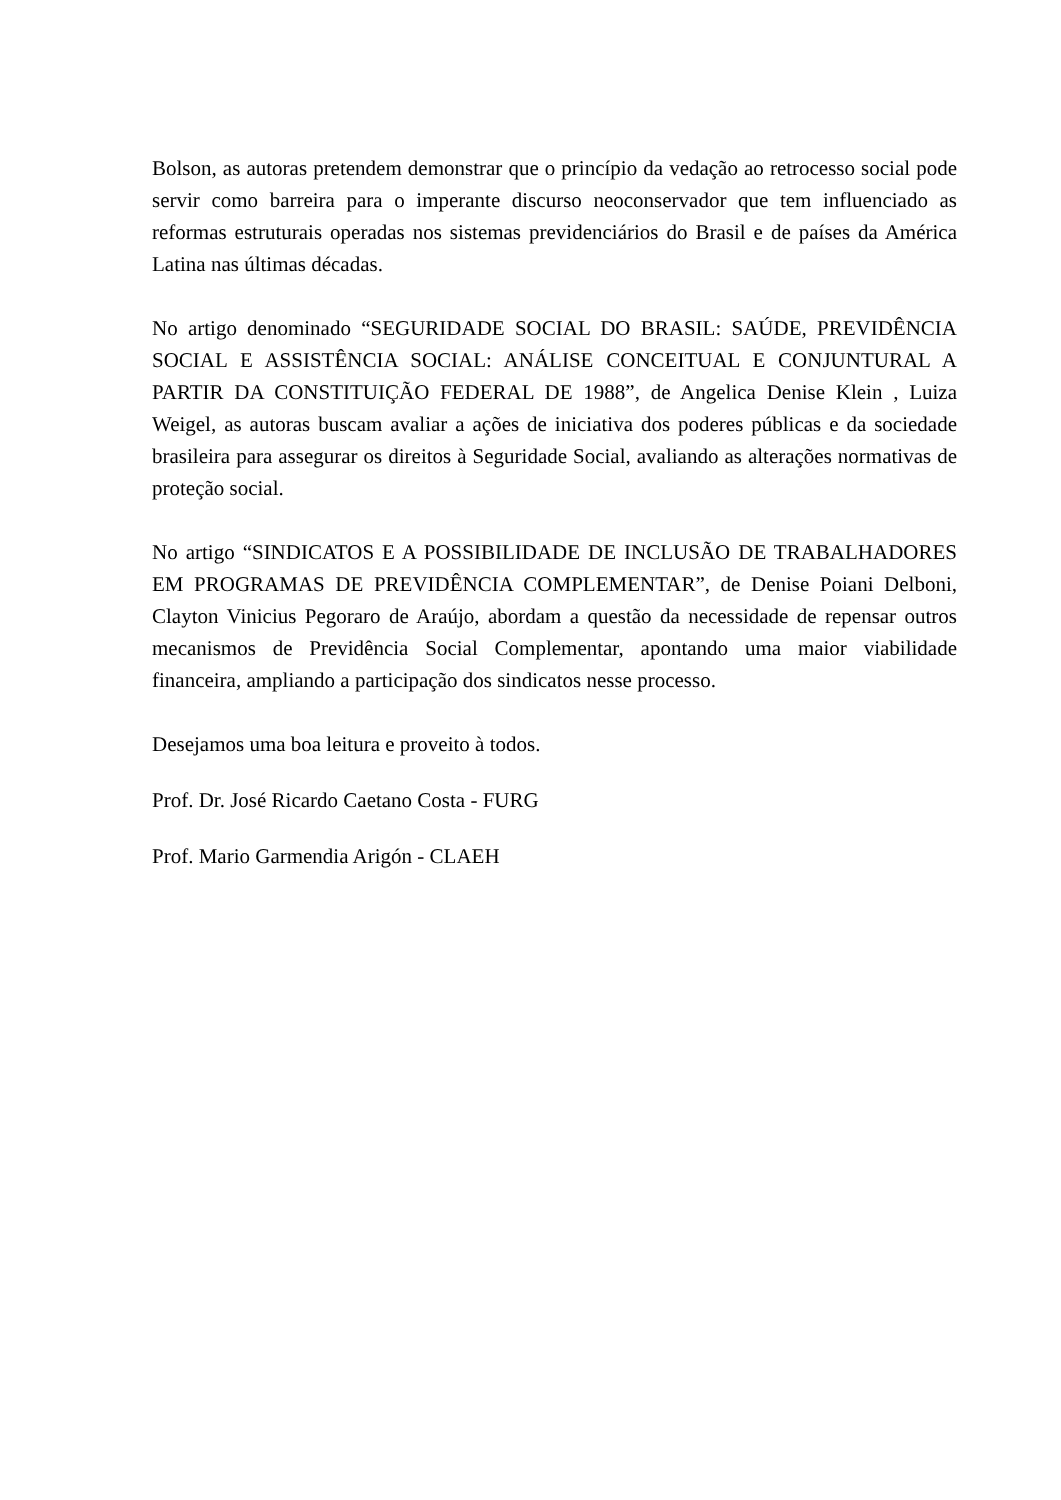Bolson, as autoras pretendem demonstrar que o princípio da vedação ao retrocesso social pode servir como barreira para o imperante discurso neoconservador que tem influenciado as reformas estruturais operadas nos sistemas previdenciários do Brasil e de países da América Latina nas últimas décadas.
No artigo denominado “SEGURIDADE SOCIAL DO BRASIL: SAÚDE, PREVIDÊNCIA SOCIAL E ASSISTÊNCIA SOCIAL: ANÁLISE CONCEITUAL E CONJUNTURAL A PARTIR DA CONSTITUIÇÃO FEDERAL DE 1988”, de Angelica Denise Klein , Luiza Weigel, as autoras buscam avaliar a ações de iniciativa dos poderes públicas e da sociedade brasileira para assegurar os direitos à Seguridade Social, avaliando as alterações normativas de proteção social.
No artigo “SINDICATOS E A POSSIBILIDADE DE INCLUSÃO DE TRABALHADORES EM PROGRAMAS DE PREVIDÊNCIA COMPLEMENTAR”, de Denise Poiani Delboni, Clayton Vinicius Pegoraro de Araújo, abordam a questão da necessidade de repensar outros mecanismos de Previdência Social Complementar, apontando uma maior viabilidade financeira, ampliando a participação dos sindicatos nesse processo.
Desejamos uma boa leitura e proveito à todos.
Prof. Dr. José Ricardo Caetano Costa - FURG
Prof. Mario Garmendia Arigón - CLAEH